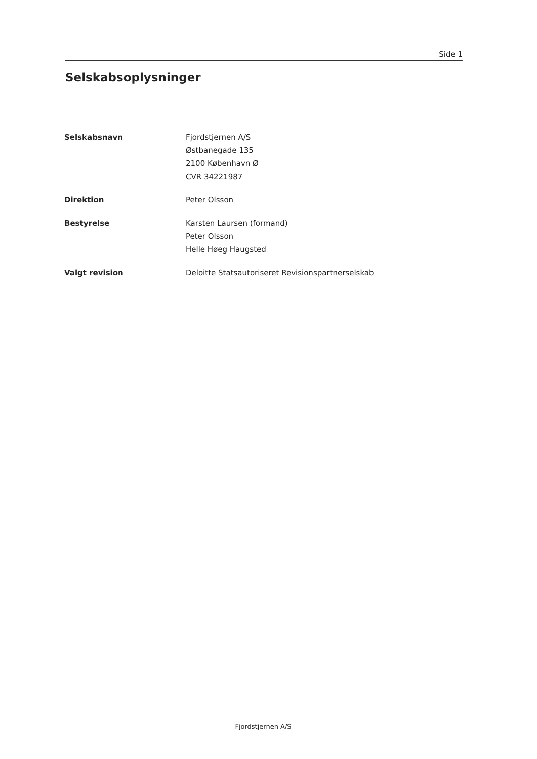Side 1
Selskabsoplysninger
Selskabsnavn
Fjordstjernen A/S
Østbanegade 135
2100 København Ø
CVR 34221987
Direktion
Peter Olsson
Bestyrelse
Karsten Laursen (formand)
Peter Olsson
Helle Høeg Haugsted
Valgt revision
Deloitte Statsautoriseret Revisionspartnerselskab
Fjordstjernen A/S